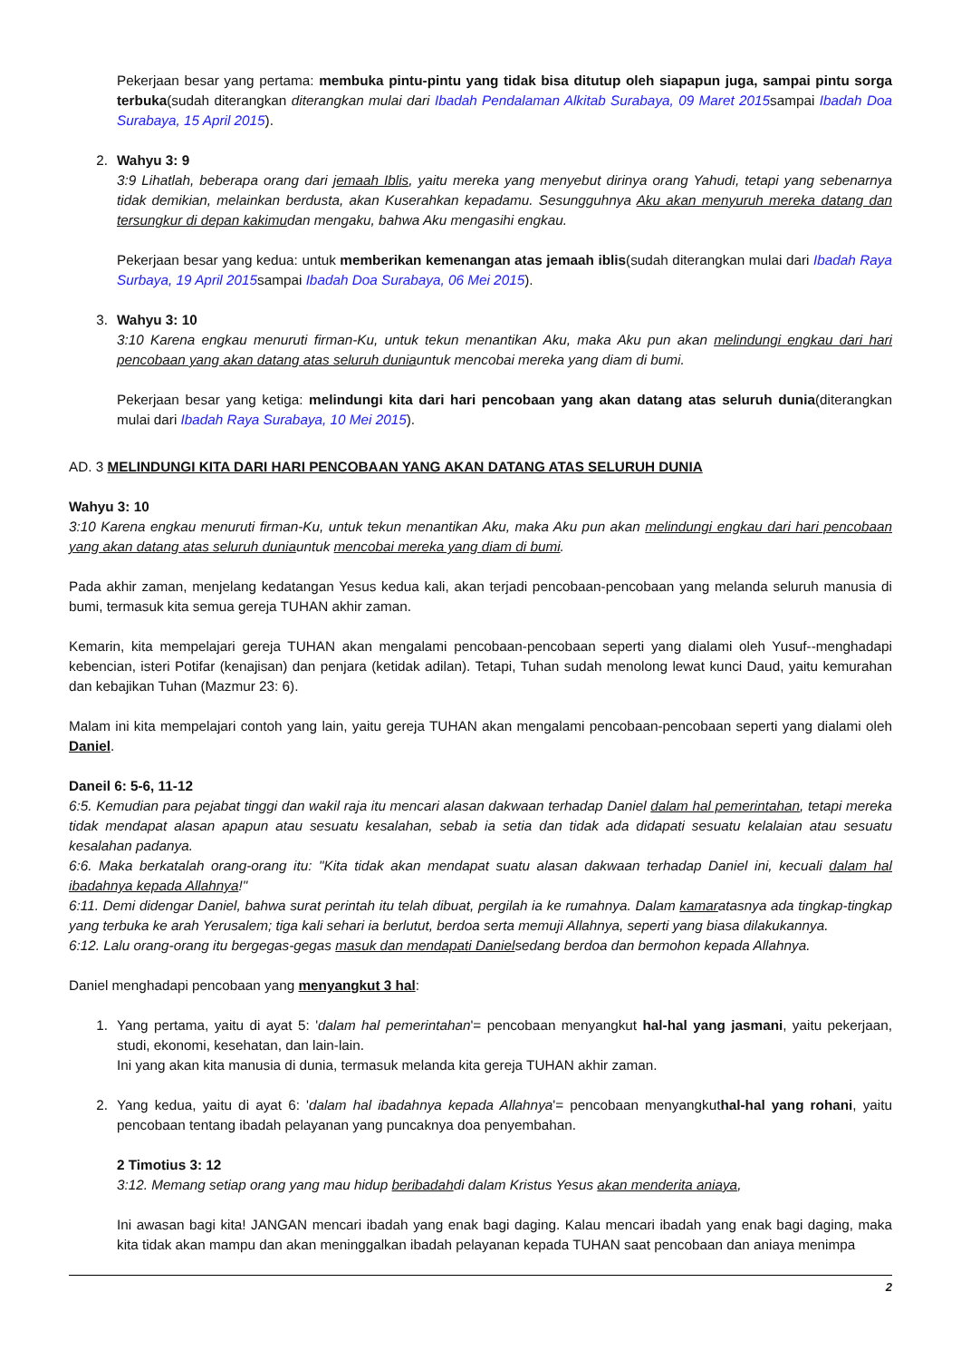Pekerjaan besar yang pertama: membuka pintu-pintu yang tidak bisa ditutup oleh siapapun juga, sampai pintu sorga terbuka(sudah diterangkan diterangkan mulai dari Ibadah Pendalaman Alkitab Surabaya, 09 Maret 2015sampai Ibadah Doa Surabaya, 15 April 2015).
2. Wahyu 3: 9
3:9 Lihatlah, beberapa orang dari jemaah Iblis, yaitu mereka yang menyebut dirinya orang Yahudi, tetapi yang sebenarnya tidak demikian, melainkan berdusta, akan Kuserahkan kepadamu. Sesungguhnya Aku akan menyuruh mereka datang dan tersungkur di depan kakimudan mengaku, bahwa Aku mengasihi engkau.
Pekerjaan besar yang kedua: untuk memberikan kemenangan atas jemaah iblis(sudah diterangkan mulai dari Ibadah Raya Surbaya, 19 April 2015sampai Ibadah Doa Surabaya, 06 Mei 2015).
3. Wahyu 3: 10
3:10 Karena engkau menuruti firman-Ku, untuk tekun menantikan Aku, maka Aku pun akan melindungi engkau dari hari pencobaan yang akan datang atas seluruh duniauntuk mencobai mereka yang diam di bumi.
Pekerjaan besar yang ketiga: melindungi kita dari hari pencobaan yang akan datang atas seluruh dunia(diterangkan mulai dari Ibadah Raya Surabaya, 10 Mei 2015).
AD. 3 MELINDUNGI KITA DARI HARI PENCOBAAN YANG AKAN DATANG ATAS SELURUH DUNIA
Wahyu 3: 10
3:10 Karena engkau menuruti firman-Ku, untuk tekun menantikan Aku, maka Aku pun akan melindungi engkau dari hari pencobaan yang akan datang atas seluruh duniauntuk mencobai mereka yang diam di bumi.
Pada akhir zaman, menjelang kedatangan Yesus kedua kali, akan terjadi pencobaan-pencobaan yang melanda seluruh manusia di bumi, termasuk kita semua gereja TUHAN akhir zaman.
Kemarin, kita mempelajari gereja TUHAN akan mengalami pencobaan-pencobaan seperti yang dialami oleh Yusuf--menghadapi kebencian, isteri Potifar (kenajisan) dan penjara (ketidak adilan). Tetapi, Tuhan sudah menolong lewat kunci Daud, yaitu kemurahan dan kebajikan Tuhan (Mazmur 23: 6).
Malam ini kita mempelajari contoh yang lain, yaitu gereja TUHAN akan mengalami pencobaan-pencobaan seperti yang dialami oleh Daniel.
Daneil 6: 5-6, 11-12
6:5. Kemudian para pejabat tinggi dan wakil raja itu mencari alasan dakwaan terhadap Daniel dalam hal pemerintahan, tetapi mereka tidak mendapat alasan apapun atau sesuatu kesalahan, sebab ia setia dan tidak ada didapati sesuatu kelalaian atau sesuatu kesalahan padanya.
6:6. Maka berkatalah orang-orang itu: "Kita tidak akan mendapat suatu alasan dakwaan terhadap Daniel ini, kecuali dalam hal ibadahnya kepada Allahnya!"
6:11. Demi didengar Daniel, bahwa surat perintah itu telah dibuat, pergilah ia ke rumahnya. Dalam kamaratasnya ada tingkap-tingkap yang terbuka ke arah Yerusalem; tiga kali sehari ia berlutut, berdoa serta memuji Allahnya, seperti yang biasa dilakukannya.
6:12. Lalu orang-orang itu bergegas-gegas masuk dan mendapati Danielsedang berdoa dan bermohon kepada Allahnya.
Daniel menghadapi pencobaan yang menyangkut 3 hal:
1. Yang pertama, yaitu di ayat 5: 'dalam hal pemerintahan'= pencobaan menyangkut hal-hal yang jasmani, yaitu pekerjaan, studi, ekonomi, kesehatan, dan lain-lain.
Ini yang akan kita manusia di dunia, termasuk melanda kita gereja TUHAN akhir zaman.
2. Yang kedua, yaitu di ayat 6: 'dalam hal ibadahnya kepada Allahnya'= pencobaan menyangkuthal-hal yang rohani, yaitu pencobaan tentang ibadah pelayanan yang puncaknya doa penyembahan.
2 Timotius 3: 12
3:12. Memang setiap orang yang mau hidup beribadahdi dalam Kristus Yesus akan menderita aniaya,
Ini awasan bagi kita! JANGAN mencari ibadah yang enak bagi daging. Kalau mencari ibadah yang enak bagi daging, maka kita tidak akan mampu dan akan meninggalkan ibadah pelayanan kepada TUHAN saat pencobaan dan aniaya menimpa
2